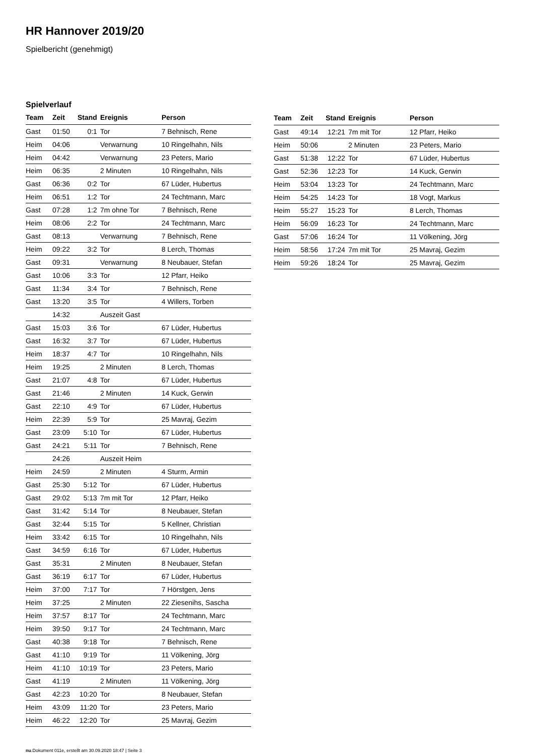HR Hannover 2019/20
Spielbericht (genehmigt)
Spielverlauf
| Team | Zeit | Stand | Ereignis | Person |
| --- | --- | --- | --- | --- |
| Gast | 01:50 | 0:1 | Tor | 7 Behnisch, Rene |
| Heim | 04:06 | | Verwarnung | 10 Ringelhahn, Nils |
| Heim | 04:42 | | Verwarnung | 23 Peters, Mario |
| Heim | 06:35 | | 2 Minuten | 10 Ringelhahn, Nils |
| Gast | 06:36 | 0:2 | Tor | 67 Lüder, Hubertus |
| Heim | 06:51 | 1:2 | Tor | 24 Techtmann, Marc |
| Gast | 07:28 | 1:2 | 7m ohne Tor | 7 Behnisch, Rene |
| Heim | 08:06 | 2:2 | Tor | 24 Techtmann, Marc |
| Gast | 08:13 | | Verwarnung | 7 Behnisch, Rene |
| Heim | 09:22 | 3:2 | Tor | 8 Lerch, Thomas |
| Gast | 09:31 | | Verwarnung | 8 Neubauer, Stefan |
| Gast | 10:06 | 3:3 | Tor | 12 Pfarr, Heiko |
| Gast | 11:34 | 3:4 | Tor | 7 Behnisch, Rene |
| Gast | 13:20 | 3:5 | Tor | 4 Willers, Torben |
| | 14:32 | | Auszeit Gast | |
| Gast | 15:03 | 3:6 | Tor | 67 Lüder, Hubertus |
| Gast | 16:32 | 3:7 | Tor | 67 Lüder, Hubertus |
| Heim | 18:37 | 4:7 | Tor | 10 Ringelhahn, Nils |
| Heim | 19:25 | | 2 Minuten | 8 Lerch, Thomas |
| Gast | 21:07 | 4:8 | Tor | 67 Lüder, Hubertus |
| Gast | 21:46 | | 2 Minuten | 14 Kuck, Gerwin |
| Gast | 22:10 | 4:9 | Tor | 67 Lüder, Hubertus |
| Heim | 22:39 | 5:9 | Tor | 25 Mavraj, Gezim |
| Gast | 23:09 | 5:10 | Tor | 67 Lüder, Hubertus |
| Gast | 24:21 | 5:11 | Tor | 7 Behnisch, Rene |
| | 24:26 | | Auszeit Heim | |
| Heim | 24:59 | | 2 Minuten | 4 Sturm, Armin |
| Gast | 25:30 | 5:12 | Tor | 67 Lüder, Hubertus |
| Gast | 29:02 | 5:13 | 7m mit Tor | 12 Pfarr, Heiko |
| Gast | 31:42 | 5:14 | Tor | 8 Neubauer, Stefan |
| Gast | 32:44 | 5:15 | Tor | 5 Kellner, Christian |
| Heim | 33:42 | 6:15 | Tor | 10 Ringelhahn, Nils |
| Gast | 34:59 | 6:16 | Tor | 67 Lüder, Hubertus |
| Gast | 35:31 | | 2 Minuten | 8 Neubauer, Stefan |
| Gast | 36:19 | 6:17 | Tor | 67 Lüder, Hubertus |
| Heim | 37:00 | 7:17 | Tor | 7 Hörstgen, Jens |
| Heim | 37:25 | | 2 Minuten | 22 Ziesenihs, Sascha |
| Heim | 37:57 | 8:17 | Tor | 24 Techtmann, Marc |
| Heim | 39:50 | 9:17 | Tor | 24 Techtmann, Marc |
| Gast | 40:38 | 9:18 | Tor | 7 Behnisch, Rene |
| Gast | 41:10 | 9:19 | Tor | 11 Völkening, Jörg |
| Heim | 41:10 | 10:19 | Tor | 23 Peters, Mario |
| Gast | 41:19 | | 2 Minuten | 11 Völkening, Jörg |
| Gast | 42:23 | 10:20 | Tor | 8 Neubauer, Stefan |
| Heim | 43:09 | 11:20 | Tor | 23 Peters, Mario |
| Heim | 46:22 | 12:20 | Tor | 25 Mavraj, Gezim |
| Team | Zeit | Stand | Ereignis | Person |
| --- | --- | --- | --- | --- |
| Gast | 49:14 | 12:21 | 7m mit Tor | 12 Pfarr, Heiko |
| Heim | 50:06 | | 2 Minuten | 23 Peters, Mario |
| Gast | 51:38 | 12:22 | Tor | 67 Lüder, Hubertus |
| Gast | 52:36 | 12:23 | Tor | 14 Kuck, Gerwin |
| Heim | 53:04 | 13:23 | Tor | 24 Techtmann, Marc |
| Heim | 54:25 | 14:23 | Tor | 18 Vogt, Markus |
| Heim | 55:27 | 15:23 | Tor | 8 Lerch, Thomas |
| Heim | 56:09 | 16:23 | Tor | 24 Techtmann, Marc |
| Gast | 57:06 | 16:24 | Tor | 11 Völkening, Jörg |
| Heim | 58:56 | 17:24 | 7m mit Tor | 25 Mavraj, Gezim |
| Heim | 59:26 | 18:24 | Tor | 25 Mavraj, Gezim |
nu.Dokument 011e, erstellt am 30.09.2020 18:47 | Seite 3